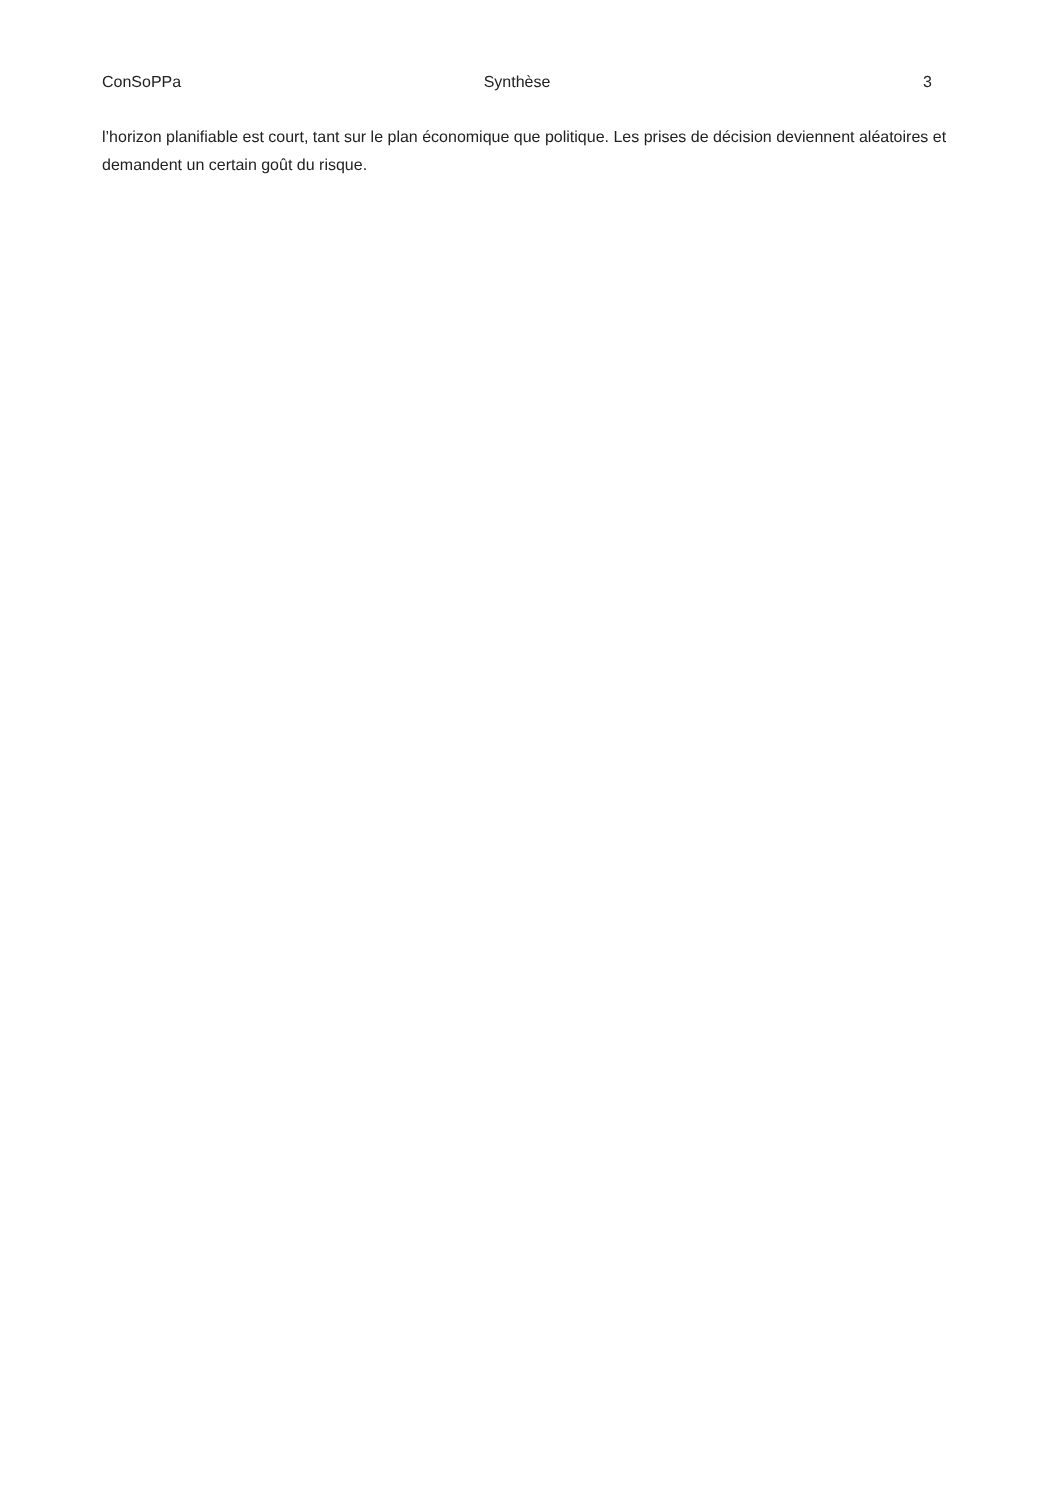ConSoPPa Synthèse 3
l’horizon planifiable est court, tant sur le plan économique que politique. Les prises de décision deviennent aléatoires et demandent un certain goût du risque.